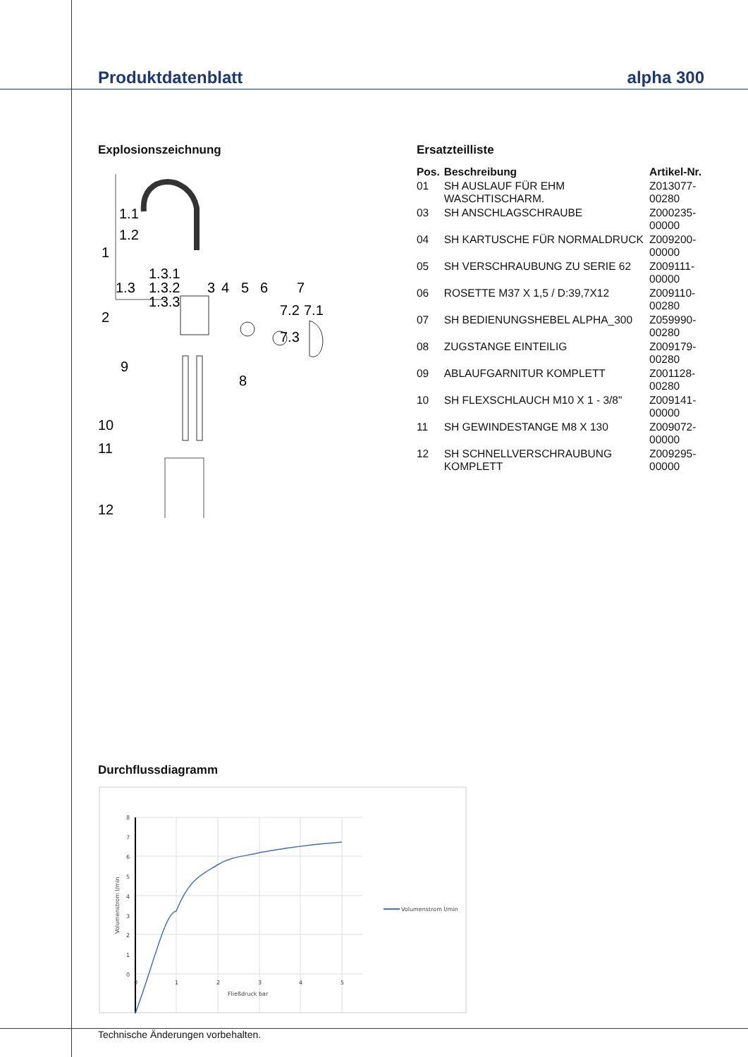Produktdatenblatt alpha 300
Explosionszeichnung
1.1
1.2
1
1.3.1
1.3.2
1.3.3
1.3
3
4
5
6
7
7.2
7.1
7.3
2
9
8
10
11
12
Ersatzteilliste
| Pos. | Beschreibung | Artikel-Nr. |
| --- | --- | --- |
| 01 | SH AUSLAUF FÜR EHM WASCHTISCHARM. | Z013077-00280 |
| 03 | SH ANSCHLAGSCHRAUBE | Z000235-00000 |
| 04 | SH KARTUSCHE FÜR NORMALDRUCK | Z009200-00000 |
| 05 | SH VERSCHRAUBUNG ZU SERIE 62 | Z009111-00000 |
| 06 | ROSETTE M37 X 1,5 / D:39,7X12 | Z009110-00280 |
| 07 | SH BEDIENUNGSHEBEL ALPHA_300 | Z059990-00280 |
| 08 | ZUGSTANGE EINTEILIG | Z009179-00280 |
| 09 | ABLAUFGARNITUR KOMPLETT | Z001128-00280 |
| 10 | SH FLEXSCHLAUCH M10 X 1 - 3/8" | Z009141-00000 |
| 11 | SH GEWINDESTANGE M8 X 130 | Z009072-00000 |
| 12 | SH SCHNELLVERSCHRAUBUNG KOMPLETT | Z009295-00000 |
Durchflussdiagramm
8
7
6
5
4
3
2
1
0
0
1
2
3
4
5
Fließdruck bar
Volumenstrom l/min
Volumenstrom l/min
Technische Änderungen vorbehalten.